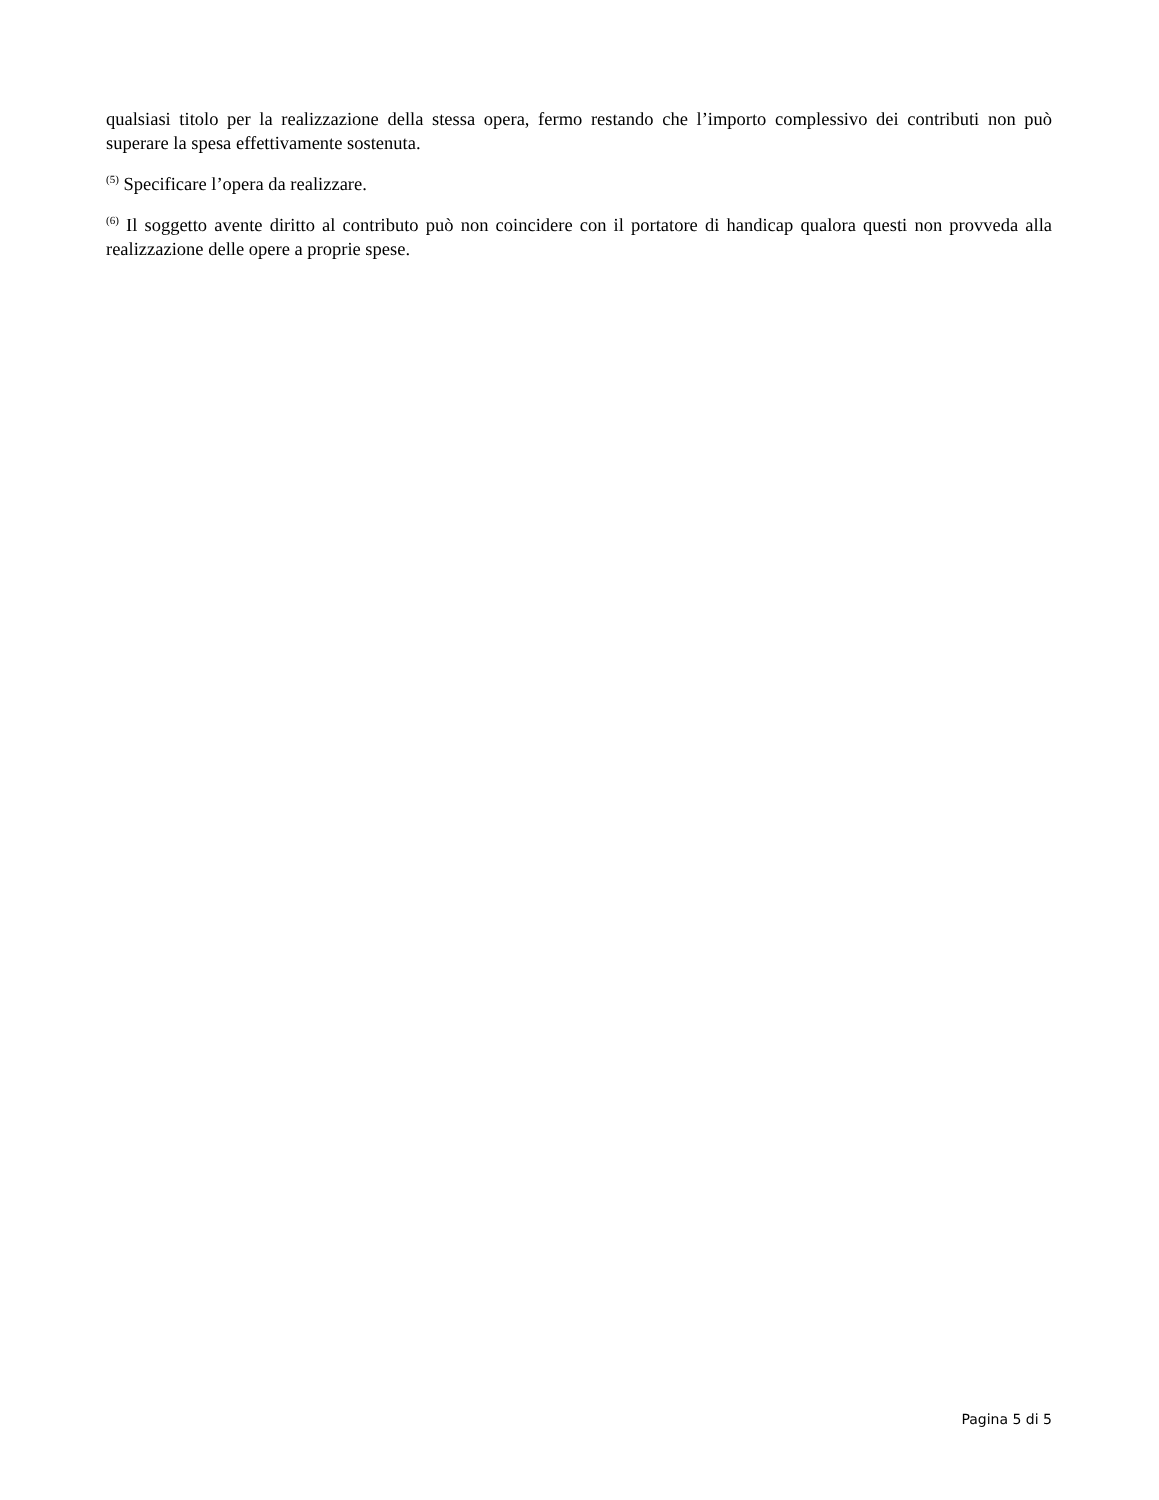qualsiasi titolo per la realizzazione della stessa opera, fermo restando che l’importo complessivo dei contributi non può superare la spesa effettivamente sostenuta.
<sup>(5)</sup> Specificare l’opera da realizzare.
<sup>(6)</sup> Il soggetto avente diritto al contributo può non coincidere con il portatore di handicap qualora questi non provveda alla realizzazione delle opere a proprie spese.
Pagina 5 di 5